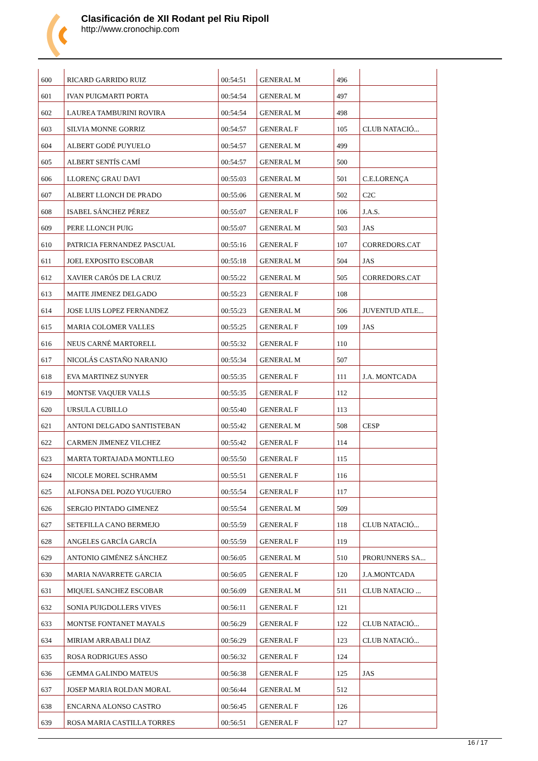Clasificación de XII Rodant pel Riu Ripoll
http://www.cronochip.com
| 600 | RICARD GARRIDO RUIZ | 00:54:51 | GENERAL M | 496 | |
| 601 | IVAN PUIGMARTI PORTA | 00:54:54 | GENERAL M | 497 | |
| 602 | LAUREA TAMBURINI ROVIRA | 00:54:54 | GENERAL M | 498 | |
| 603 | SILVIA MONNE GORRIZ | 00:54:57 | GENERAL F | 105 | CLUB NATACIÓ... |
| 604 | ALBERT GODÉ PUYUELO | 00:54:57 | GENERAL M | 499 | |
| 605 | ALBERT SENTÍS CAMÍ | 00:54:57 | GENERAL M | 500 | |
| 606 | LLORENÇ GRAU DAVI | 00:55:03 | GENERAL M | 501 | C.E.LORENÇA |
| 607 | ALBERT LLONCH DE PRADO | 00:55:06 | GENERAL M | 502 | C2C |
| 608 | ISABEL SÁNCHEZ PÉREZ | 00:55:07 | GENERAL F | 106 | J.A.S. |
| 609 | PERE LLONCH PUIG | 00:55:07 | GENERAL M | 503 | JAS |
| 610 | PATRICIA FERNANDEZ PASCUAL | 00:55:16 | GENERAL F | 107 | CORREDORS.CAT |
| 611 | JOEL EXPOSITO ESCOBAR | 00:55:18 | GENERAL M | 504 | JAS |
| 612 | XAVIER CARÓS DE LA CRUZ | 00:55:22 | GENERAL M | 505 | CORREDORS.CAT |
| 613 | MAITE JIMENEZ DELGADO | 00:55:23 | GENERAL F | 108 | |
| 614 | JOSE LUIS LOPEZ FERNANDEZ | 00:55:23 | GENERAL M | 506 | JUVENTUD ATLE... |
| 615 | MARIA COLOMER VALLES | 00:55:25 | GENERAL F | 109 | JAS |
| 616 | NEUS CARNÉ MARTORELL | 00:55:32 | GENERAL F | 110 | |
| 617 | NICOLÁS CASTAÑO NARANJO | 00:55:34 | GENERAL M | 507 | |
| 618 | EVA MARTINEZ SUNYER | 00:55:35 | GENERAL F | 111 | J.A. MONTCADA |
| 619 | MONTSE VAQUER VALLS | 00:55:35 | GENERAL F | 112 | |
| 620 | URSULA CUBILLO | 00:55:40 | GENERAL F | 113 | |
| 621 | ANTONI DELGADO SANTISTEBAN | 00:55:42 | GENERAL M | 508 | CESP |
| 622 | CARMEN JIMENEZ VILCHEZ | 00:55:42 | GENERAL F | 114 | |
| 623 | MARTA TORTAJADA MONTLLEO | 00:55:50 | GENERAL F | 115 | |
| 624 | NICOLE MOREL SCHRAMM | 00:55:51 | GENERAL F | 116 | |
| 625 | ALFONSA DEL POZO YUGUERO | 00:55:54 | GENERAL F | 117 | |
| 626 | SERGIO PINTADO GIMENEZ | 00:55:54 | GENERAL M | 509 | |
| 627 | SETEFILLA CANO BERMEJO | 00:55:59 | GENERAL F | 118 | CLUB NATACIÓ... |
| 628 | ANGELES GARCÍA GARCÍA | 00:55:59 | GENERAL F | 119 | |
| 629 | ANTONIO GIMÉNEZ SÁNCHEZ | 00:56:05 | GENERAL M | 510 | PRORUNNERS SA... |
| 630 | MARIA NAVARRETE GARCIA | 00:56:05 | GENERAL F | 120 | J.A.MONTCADA |
| 631 | MIQUEL SANCHEZ ESCOBAR | 00:56:09 | GENERAL M | 511 | CLUB NATACIO ... |
| 632 | SONIA PUIGDOLLERS VIVES | 00:56:11 | GENERAL F | 121 | |
| 633 | MONTSE FONTANET MAYALS | 00:56:29 | GENERAL F | 122 | CLUB NATACIÓ... |
| 634 | MIRIAM ARRABALI DIAZ | 00:56:29 | GENERAL F | 123 | CLUB NATACIÓ... |
| 635 | ROSA RODRIGUES ASSO | 00:56:32 | GENERAL F | 124 | |
| 636 | GEMMA GALINDO MATEUS | 00:56:38 | GENERAL F | 125 | JAS |
| 637 | JOSEP MARIA ROLDAN MORAL | 00:56:44 | GENERAL M | 512 | |
| 638 | ENCARNA ALONSO CASTRO | 00:56:45 | GENERAL F | 126 | |
| 639 | ROSA MARIA CASTILLA TORRES | 00:56:51 | GENERAL F | 127 | |
16 / 17